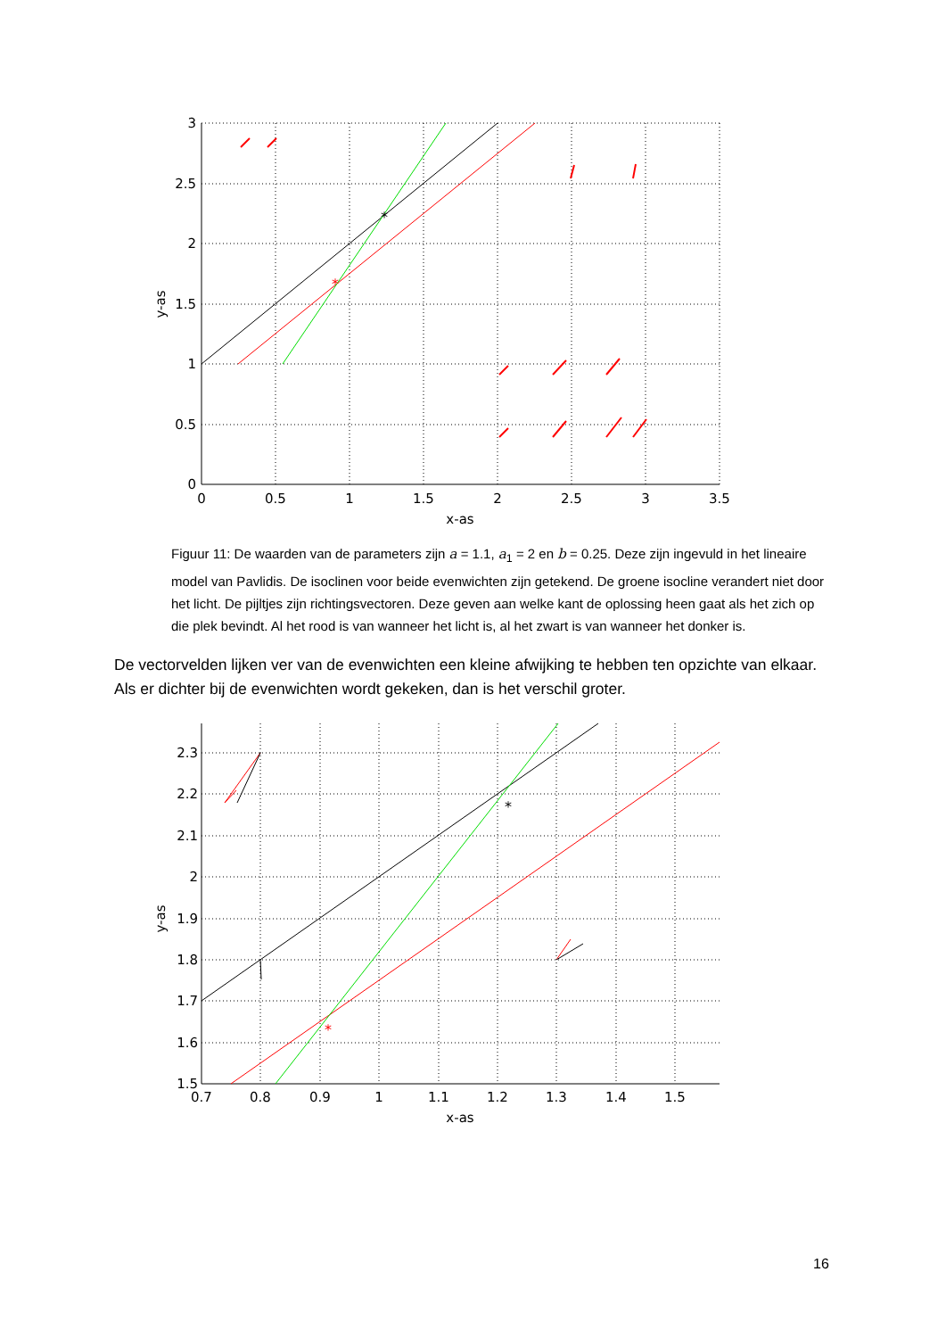*
*
0
0.5
1
1.5
2
2.5
3
3.5
x-as
3
2.5
2
1.5
1
0.5
0
y-as
Figuur 11: De waarden van de parameters zijn a = 1.1, a<sub>1</sub> = 2 en b = 0.25. Deze zijn ingevuld in het lineaire model van Pavlidis. De isoclinen voor beide evenwichten zijn getekend. De groene isocline verandert niet door het licht. De pijltjes zijn richtingsvectoren. Deze geven aan welke kant de oplossing heen gaat als het zich op die plek bevindt. Al het rood is van wanneer het licht is, al het zwart is van wanneer het donker is.
De vectorvelden lijken ver van de evenwichten een kleine afwijking te hebben ten opzichte van elkaar. Als er dichter bij de evenwichten wordt gekeken, dan is het verschil groter.
*
*
0.7
0.8
0.9
1
1.1
1.2
1.3
1.4
1.5
x-as
2.3
2.2
2.1
2
1.9
1.8
1.7
1.6
1.5
y-as
16